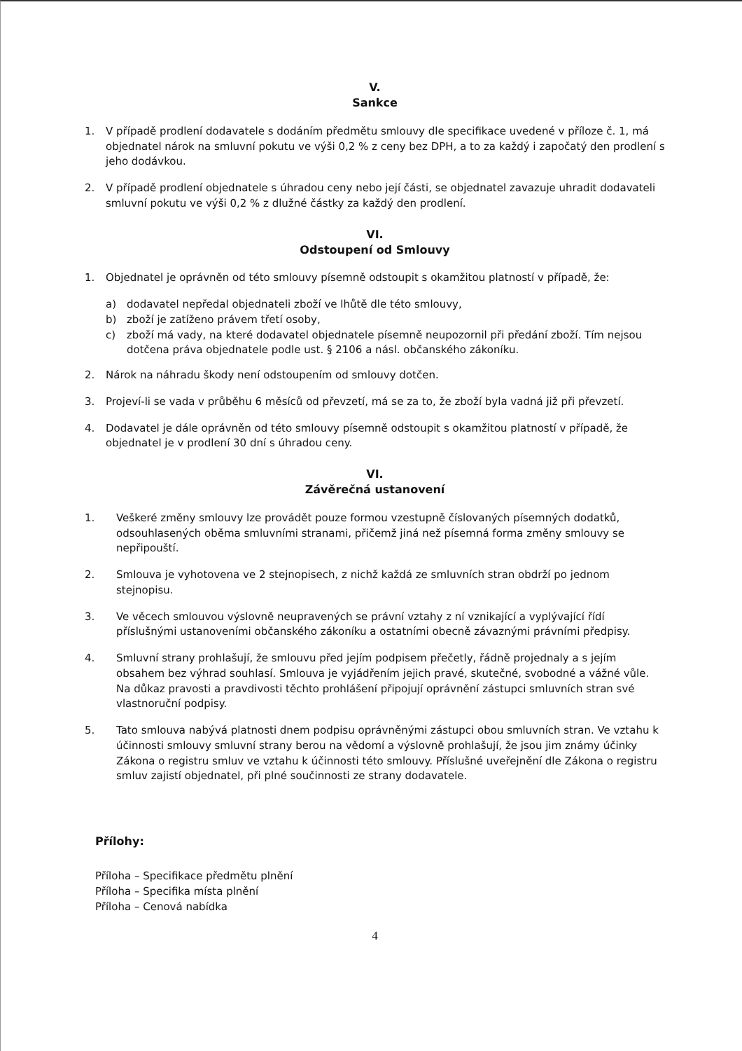V.
Sankce
1. V případě prodlení dodavatele s dodáním předmětu smlouvy dle specifikace uvedené v příloze č. 1, má objednatel nárok na smluvní pokutu ve výši 0,2 % z ceny bez DPH, a to za každý i započatý den prodlení s jeho dodávkou.
2. V případě prodlení objednatele s úhradou ceny nebo její části, se objednatel zavazuje uhradit dodavateli smluvní pokutu ve výši 0,2 % z dlužné částky za každý den prodlení.
VI.
Odstoupení od Smlouvy
1. Objednatel je oprávněn od této smlouvy písemně odstoupit s okamžitou platností v případě, že:
a) dodavatel nepředal objednateli zboží ve lhůtě dle této smlouvy,
b) zboží je zatíženo právem třetí osoby,
c) zboží má vady, na které dodavatel objednatele písemně neupozornil při předání zboží. Tím nejsou dotčena práva objednatele podle ust. § 2106 a násl. občanského zákoníku.
2. Nárok na náhradu škody není odstoupením od smlouvy dotčen.
3. Projeví-li se vada v průběhu 6 měsíců od převzetí, má se za to, že zboží byla vadná již při převzetí.
4. Dodavatel je dále oprávněn od této smlouvy písemně odstoupit s okamžitou platností v případě, že objednatel je v prodlení 30 dní s úhradou ceny.
VI.
Závěrečná ustanovení
1. Veškeré změny smlouvy lze provádět pouze formou vzestupně číslovaných písemných dodatků, odsouhlasených oběma smluvními stranami, přičemž jiná než písemná forma změny smlouvy se nepřipouští.
2. Smlouva je vyhotovena ve 2 stejnopisech, z nichž každá ze smluvních stran obdrží po jednom stejnopisu.
3. Ve věcech smlouvou výslovně neupravených se právní vztahy z ní vznikající a vyplývající řídí příslušnými ustanoveními občanského zákoníku a ostatními obecně závaznými právními předpisy.
4. Smluvní strany prohlašují, že smlouvu před jejím podpisem přečetly, řádně projednaly a s jejím obsahem bez výhrad souhlasí. Smlouva je vyjádřením jejich pravé, skutečné, svobodné a vážné vůle. Na důkaz pravosti a pravdivosti těchto prohlášení připojují oprávnění zástupci smluvních stran své vlastnoruční podpisy.
5. Tato smlouva nabývá platnosti dnem podpisu oprávněnými zástupci obou smluvních stran. Ve vztahu k účinnosti smlouvy smluvní strany berou na vědomí a výslovně prohlašují, že jsou jim známy účinky Zákona o registru smluv ve vztahu k účinnosti této smlouvy. Příslušné uveřejnění dle Zákona o registru smluv zajistí objednatel, při plné součinnosti ze strany dodavatele.
Přílohy:
Příloha – Specifikace předmětu plnění
Příloha – Specifika místa plnění
Příloha – Cenová nabídka
4